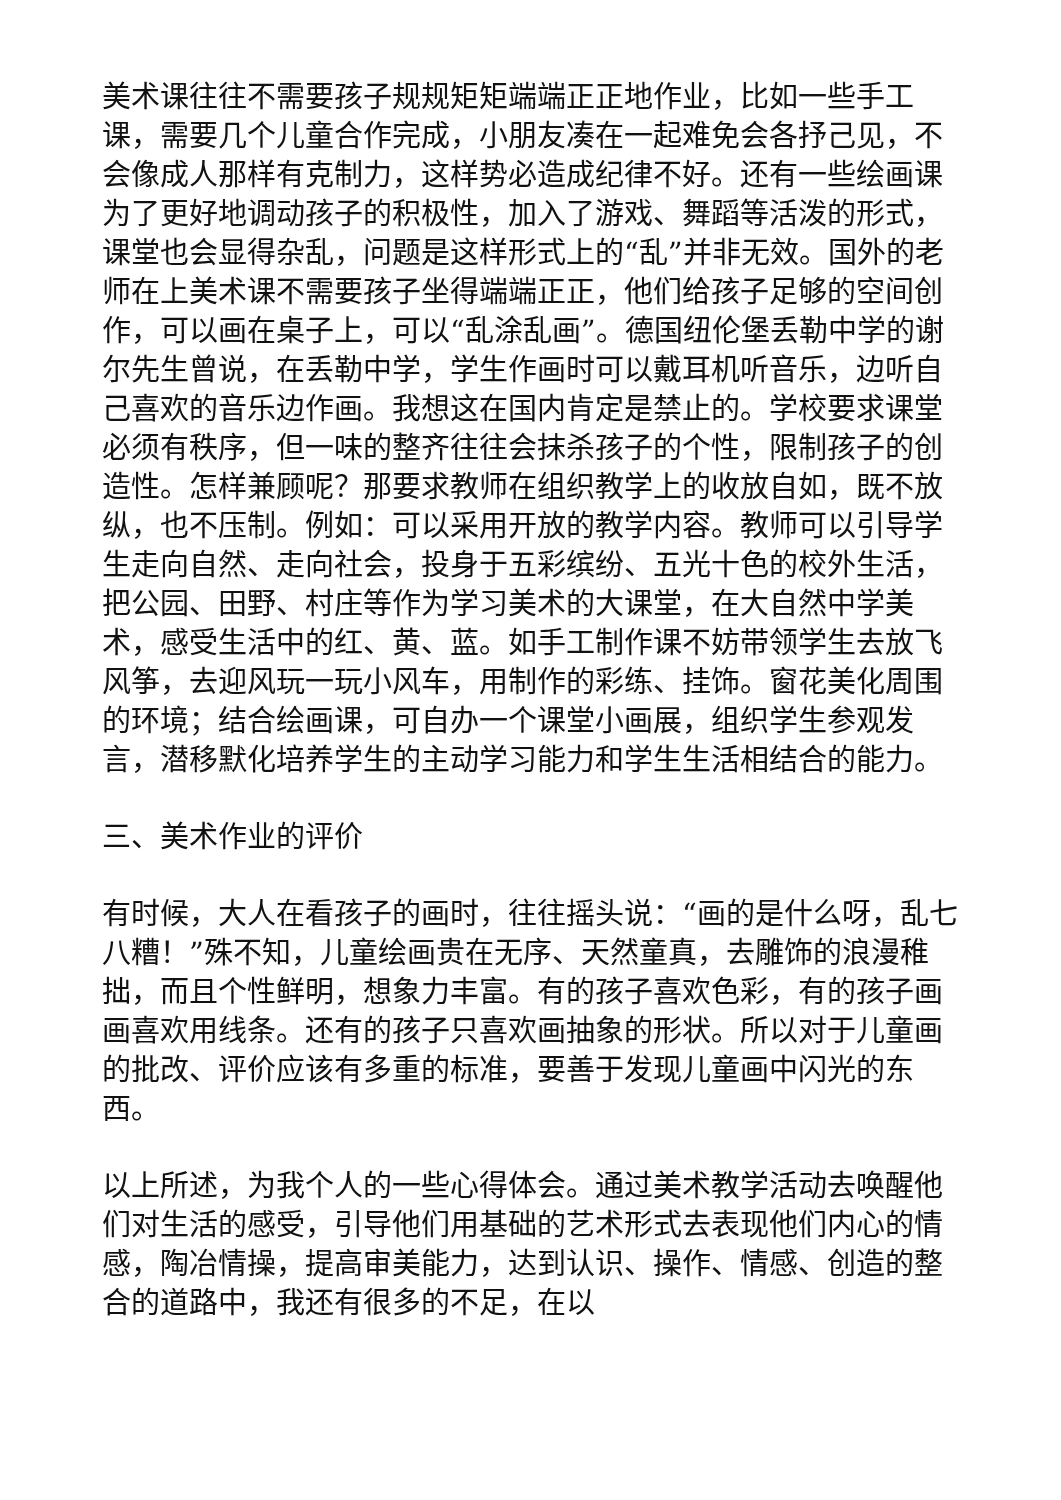美术课往往不需要孩子规规矩矩端端正正地作业，比如一些手工课，需要几个儿童合作完成，小朋友凑在一起难免会各抒己见，不会像成人那样有克制力，这样势必造成纪律不好。还有一些绘画课为了更好地调动孩子的积极性，加入了游戏、舞蹈等活泼的形式，课堂也会显得杂乱，问题是这样形式上的“乱”并非无效。国外的老师在上美术课不需要孩子坐得端端正正，他们给孩子足够的空间创作，可以画在桌子上，可以“乱涂乱画”。德国纽伦堡丢勒中学的谢尔先生曾说，在丢勒中学，学生作画时可以戴耳机听音乐，边听自己喜欢的音乐边作画。我想这在国内肯定是禁止的。学校要求课堂必须有秩序，但一味的整齐往往会抹杀孩子的个性，限制孩子的创造性。怎样兼顾呢？那要求教师在组织教学上的收放自如，既不放纵，也不压制。例如：可以采用开放的教学内容。教师可以引导学生走向自然、走向社会，投身于五彩缤纷、五光十色的校外生活，把公园、田野、村庄等作为学习美术的大课堂，在大自然中学美术，感受生活中的红、黄、蓝。如手工制作课不妨带领学生去放飞风筝，去迎风玩一玩小风车，用制作的彩练、挂饰。窗花美化周围的环境；结合绘画课，可自办一个课堂小画展，组织学生参观发言，潜移默化培养学生的主动学习能力和学生生活相结合的能力。
三、美术作业的评价
有时候，大人在看孩子的画时，往往摇头说：“画的是什么呀，乱七八糟！”殊不知，儿童绘画贵在无序、天然童真，去雕饰的浪漫稚拙，而且个性鲜明，想象力丰富。有的孩子喜欢色彩，有的孩子画画喜欢用线条。还有的孩子只喜欢画抽象的形状。所以对于儿童画的批改、评价应该有多重的标准，要善于发现儿童画中闪光的东西。
以上所述，为我个人的一些心得体会。通过美术教学活动去唤醒他们对生活的感受，引导他们用基础的艺术形式去表现他们内心的情感，陶冶情操，提高审美能力，达到认识、操作、情感、创造的整合的道路中，我还有很多的不足，在以